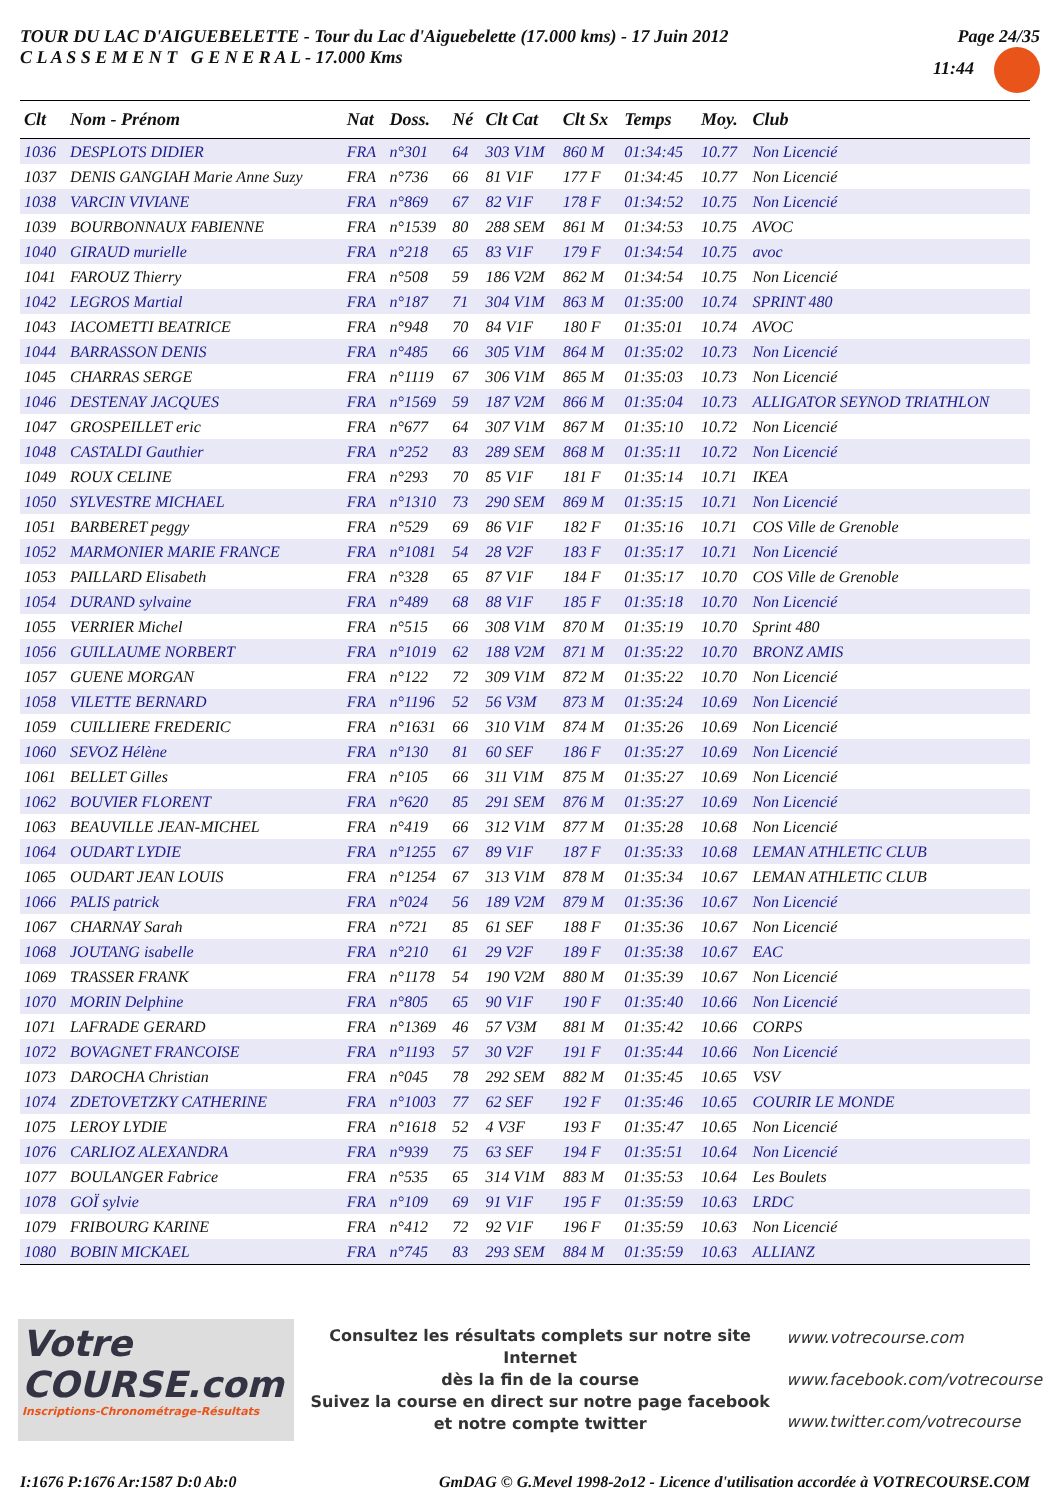TOUR DU LAC D'AIGUEBELETTE - Tour du Lac d'Aiguebelette (17.000 kms) - 17 Juin 2012
C L A S S E M E N T G E N E R A L - 17.000 Kms
Page 24/35
11:44
| Clt | Nom - Prénom | Nat | Doss. | Né | Clt Cat | Clt Sx | Temps | Moy. | Club |
| --- | --- | --- | --- | --- | --- | --- | --- | --- | --- |
| 1036 | DESPLOTS DIDIER | FRA | n°301 | 64 | 303 V1M | 860 M | 01:34:45 | 10.77 | Non Licencié |
| 1037 | DENIS GANGIAH Marie Anne Suzy | FRA | n°736 | 66 | 81 V1F | 177 F | 01:34:45 | 10.77 | Non Licencié |
| 1038 | VARCIN VIVIANE | FRA | n°869 | 67 | 82 V1F | 178 F | 01:34:52 | 10.75 | Non Licencié |
| 1039 | BOURBONNAUX FABIENNE | FRA | n°1539 | 80 | 288 SEM | 861 M | 01:34:53 | 10.75 | AVOC |
| 1040 | GIRAUD murielle | FRA | n°218 | 65 | 83 V1F | 179 F | 01:34:54 | 10.75 | avoc |
| 1041 | FAROUZ Thierry | FRA | n°508 | 59 | 186 V2M | 862 M | 01:34:54 | 10.75 | Non Licencié |
| 1042 | LEGROS Martial | FRA | n°187 | 71 | 304 V1M | 863 M | 01:35:00 | 10.74 | SPRINT 480 |
| 1043 | IACOMETTI BEATRICE | FRA | n°948 | 70 | 84 V1F | 180 F | 01:35:01 | 10.74 | AVOC |
| 1044 | BARRASSON DENIS | FRA | n°485 | 66 | 305 V1M | 864 M | 01:35:02 | 10.73 | Non Licencié |
| 1045 | CHARRAS SERGE | FRA | n°1119 | 67 | 306 V1M | 865 M | 01:35:03 | 10.73 | Non Licencié |
| 1046 | DESTENAY JACQUES | FRA | n°1569 | 59 | 187 V2M | 866 M | 01:35:04 | 10.73 | ALLIGATOR SEYNOD TRIATHLON |
| 1047 | GROSPEILLET eric | FRA | n°677 | 64 | 307 V1M | 867 M | 01:35:10 | 10.72 | Non Licencié |
| 1048 | CASTALDI Gauthier | FRA | n°252 | 83 | 289 SEM | 868 M | 01:35:11 | 10.72 | Non Licencié |
| 1049 | ROUX CELINE | FRA | n°293 | 70 | 85 V1F | 181 F | 01:35:14 | 10.71 | IKEA |
| 1050 | SYLVESTRE MICHAEL | FRA | n°1310 | 73 | 290 SEM | 869 M | 01:35:15 | 10.71 | Non Licencié |
| 1051 | BARBERET peggy | FRA | n°529 | 69 | 86 V1F | 182 F | 01:35:16 | 10.71 | COS Ville de Grenoble |
| 1052 | MARMONIER MARIE FRANCE | FRA | n°1081 | 54 | 28 V2F | 183 F | 01:35:17 | 10.71 | Non Licencié |
| 1053 | PAILLARD Elisabeth | FRA | n°328 | 65 | 87 V1F | 184 F | 01:35:17 | 10.70 | COS Ville de Grenoble |
| 1054 | DURAND sylvaine | FRA | n°489 | 68 | 88 V1F | 185 F | 01:35:18 | 10.70 | Non Licencié |
| 1055 | VERRIER Michel | FRA | n°515 | 66 | 308 V1M | 870 M | 01:35:19 | 10.70 | Sprint 480 |
| 1056 | GUILLAUME NORBERT | FRA | n°1019 | 62 | 188 V2M | 871 M | 01:35:22 | 10.70 | BRONZ AMIS |
| 1057 | GUENE MORGAN | FRA | n°122 | 72 | 309 V1M | 872 M | 01:35:22 | 10.70 | Non Licencié |
| 1058 | VILETTE BERNARD | FRA | n°1196 | 52 | 56 V3M | 873 M | 01:35:24 | 10.69 | Non Licencié |
| 1059 | CUILLIERE FREDERIC | FRA | n°1631 | 66 | 310 V1M | 874 M | 01:35:26 | 10.69 | Non Licencié |
| 1060 | SEVOZ Hélène | FRA | n°130 | 81 | 60 SEF | 186 F | 01:35:27 | 10.69 | Non Licencié |
| 1061 | BELLET Gilles | FRA | n°105 | 66 | 311 V1M | 875 M | 01:35:27 | 10.69 | Non Licencié |
| 1062 | BOUVIER FLORENT | FRA | n°620 | 85 | 291 SEM | 876 M | 01:35:27 | 10.69 | Non Licencié |
| 1063 | BEAUVILLE JEAN-MICHEL | FRA | n°419 | 66 | 312 V1M | 877 M | 01:35:28 | 10.68 | Non Licencié |
| 1064 | OUDART LYDIE | FRA | n°1255 | 67 | 89 V1F | 187 F | 01:35:33 | 10.68 | LEMAN ATHLETIC CLUB |
| 1065 | OUDART JEAN LOUIS | FRA | n°1254 | 67 | 313 V1M | 878 M | 01:35:34 | 10.67 | LEMAN ATHLETIC CLUB |
| 1066 | PALIS patrick | FRA | n°024 | 56 | 189 V2M | 879 M | 01:35:36 | 10.67 | Non Licencié |
| 1067 | CHARNAY Sarah | FRA | n°721 | 85 | 61 SEF | 188 F | 01:35:36 | 10.67 | Non Licencié |
| 1068 | JOUTANG isabelle | FRA | n°210 | 61 | 29 V2F | 189 F | 01:35:38 | 10.67 | EAC |
| 1069 | TRASSER FRANK | FRA | n°1178 | 54 | 190 V2M | 880 M | 01:35:39 | 10.67 | Non Licencié |
| 1070 | MORIN Delphine | FRA | n°805 | 65 | 90 V1F | 190 F | 01:35:40 | 10.66 | Non Licencié |
| 1071 | LAFRADE GERARD | FRA | n°1369 | 46 | 57 V3M | 881 M | 01:35:42 | 10.66 | CORPS |
| 1072 | BOVAGNET FRANCOISE | FRA | n°1193 | 57 | 30 V2F | 191 F | 01:35:44 | 10.66 | Non Licencié |
| 1073 | DAROCHA Christian | FRA | n°045 | 78 | 292 SEM | 882 M | 01:35:45 | 10.65 | VSV |
| 1074 | ZDETOVETZKY CATHERINE | FRA | n°1003 | 77 | 62 SEF | 192 F | 01:35:46 | 10.65 | COURIR LE MONDE |
| 1075 | LEROY LYDIE | FRA | n°1618 | 52 | 4 V3F | 193 F | 01:35:47 | 10.65 | Non Licencié |
| 1076 | CARLIOZ ALEXANDRA | FRA | n°939 | 75 | 63 SEF | 194 F | 01:35:51 | 10.64 | Non Licencié |
| 1077 | BOULANGER Fabrice | FRA | n°535 | 65 | 314 V1M | 883 M | 01:35:53 | 10.64 | Les Boulets |
| 1078 | GOÏ sylvie | FRA | n°109 | 69 | 91 V1F | 195 F | 01:35:59 | 10.63 | LRDC |
| 1079 | FRIBOURG KARINE | FRA | n°412 | 72 | 92 V1F | 196 F | 01:35:59 | 10.63 | Non Licencié |
| 1080 | BOBIN MICKAEL | FRA | n°745 | 83 | 293 SEM | 884 M | 01:35:59 | 10.63 | ALLIANZ |
Votre COURSE.com
Inscriptions-Chronométrage-Résultats
Consultez les résultats complets sur notre site Internet
dès la fin de la course
Suivez la course en direct sur notre page facebook
et notre compte twitter
www.votrecourse.com
www.facebook.com/votrecourse
www.twitter.com/votrecourse
I:1676 P:1676 Ar:1587 D:0 Ab:0 GmDAG © G.Mevel 1998-2o12 - Licence d'utilisation accordée à VOTRECOURSE.COM